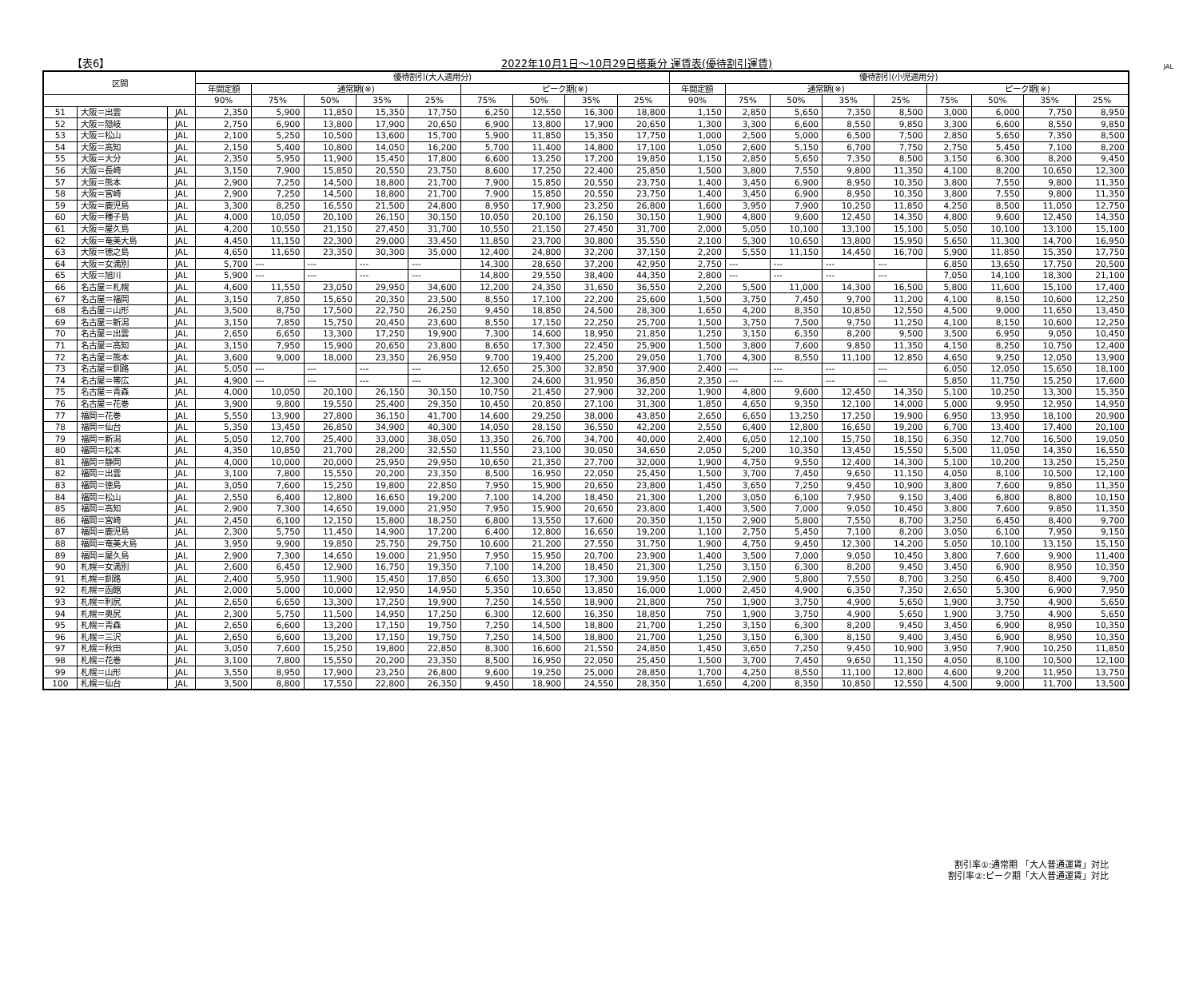【表6】 2022年10月1日～10月29日搭乗分 運賃表(優待割引運賃) JAL
| 区間 | | | 優待割引(大人適用分) | | | | | | | | | 優待割引(小児適用分) | | | | | | | | |
| --- | --- | --- | --- | --- | --- | --- | --- | --- | --- | --- | --- | --- | --- | --- | --- | --- | --- | --- | --- | --- |
| | | | 年間定額 | 通常期(※) | | | | ピーク期(※) | | | | 年間定額 | 通常期(※) | | | | ピーク期(※) | | | |
| | | | 90% | 75% | 50% | 35% | 25% | 75% | 50% | 35% | 25% | 90% | 75% | 50% | 35% | 25% | 75% | 50% | 35% | 25% |
| 51 | 大阪＝出雲 | JAL | 2,350 | 5,900 | 11,850 | 15,350 | 17,750 | 6,250 | 12,550 | 16,300 | 18,800 | 1,150 | 2,850 | 5,650 | 7,350 | 8,500 | 3,000 | 6,000 | 7,750 | 8,950 |
| 52 | 大阪＝隠岐 | JAL | 2,750 | 6,900 | 13,800 | 17,900 | 20,650 | 6,900 | 13,800 | 17,900 | 20,650 | 1,300 | 3,300 | 6,600 | 8,550 | 9,850 | 3,300 | 6,600 | 8,550 | 9,850 |
| 53 | 大阪＝松山 | JAL | 2,100 | 5,250 | 10,500 | 13,600 | 15,700 | 5,900 | 11,850 | 15,350 | 17,750 | 1,000 | 2,500 | 5,000 | 6,500 | 7,500 | 2,850 | 5,650 | 7,350 | 8,500 |
| 54 | 大阪＝高知 | JAL | 2,150 | 5,400 | 10,800 | 14,050 | 16,200 | 5,700 | 11,400 | 14,800 | 17,100 | 1,050 | 2,600 | 5,150 | 6,700 | 7,750 | 2,750 | 5,450 | 7,100 | 8,200 |
| 55 | 大阪＝大分 | JAL | 2,350 | 5,950 | 11,900 | 15,450 | 17,800 | 6,600 | 13,250 | 17,200 | 19,850 | 1,150 | 2,850 | 5,650 | 7,350 | 8,500 | 3,150 | 6,300 | 8,200 | 9,450 |
| 56 | 大阪＝長崎 | JAL | 3,150 | 7,900 | 15,850 | 20,550 | 23,750 | 8,600 | 17,250 | 22,400 | 25,850 | 1,500 | 3,800 | 7,550 | 9,800 | 11,350 | 4,100 | 8,200 | 10,650 | 12,300 |
| 57 | 大阪＝熊本 | JAL | 2,900 | 7,250 | 14,500 | 18,800 | 21,700 | 7,900 | 15,850 | 20,550 | 23,750 | 1,400 | 3,450 | 6,900 | 8,950 | 10,350 | 3,800 | 7,550 | 9,800 | 11,350 |
| 58 | 大阪＝宮崎 | JAL | 2,900 | 7,250 | 14,500 | 18,800 | 21,700 | 7,900 | 15,850 | 20,550 | 23,750 | 1,400 | 3,450 | 6,900 | 8,950 | 10,350 | 3,800 | 7,550 | 9,800 | 11,350 |
| 59 | 大阪＝鹿児島 | JAL | 3,300 | 8,250 | 16,550 | 21,500 | 24,800 | 8,950 | 17,900 | 23,250 | 26,800 | 1,600 | 3,950 | 7,900 | 10,250 | 11,850 | 4,250 | 8,500 | 11,050 | 12,750 |
| 60 | 大阪＝種子島 | JAL | 4,000 | 10,050 | 20,100 | 26,150 | 30,150 | 10,050 | 20,100 | 26,150 | 30,150 | 1,900 | 4,800 | 9,600 | 12,450 | 14,350 | 4,800 | 9,600 | 12,450 | 14,350 |
| 61 | 大阪＝屋久島 | JAL | 4,200 | 10,550 | 21,150 | 27,450 | 31,700 | 10,550 | 21,150 | 27,450 | 31,700 | 2,000 | 5,050 | 10,100 | 13,100 | 15,100 | 5,050 | 10,100 | 13,100 | 15,100 |
| 62 | 大阪＝奄美大島 | JAL | 4,450 | 11,150 | 22,300 | 29,000 | 33,450 | 11,850 | 23,700 | 30,800 | 35,550 | 2,100 | 5,300 | 10,650 | 13,800 | 15,950 | 5,650 | 11,300 | 14,700 | 16,950 |
| 63 | 大阪＝徳之島 | JAL | 4,650 | 11,650 | 23,350 | 30,300 | 35,000 | 12,400 | 24,800 | 32,200 | 37,150 | 2,200 | 5,550 | 11,150 | 14,450 | 16,700 | 5,900 | 11,850 | 15,350 | 17,750 |
| 64 | 大阪＝女満別 | JAL | 5,700 | --- | --- | --- | --- | 14,300 | 28,650 | 37,200 | 42,950 | 2,750 | --- | --- | --- | --- | 6,850 | 13,650 | 17,750 | 20,500 |
| 65 | 大阪＝旭川 | JAL | 5,900 | --- | --- | --- | --- | 14,800 | 29,550 | 38,400 | 44,350 | 2,800 | --- | --- | --- | --- | 7,050 | 14,100 | 18,300 | 21,100 |
| 66 | 名古屋＝札幌 | JAL | 4,600 | 11,550 | 23,050 | 29,950 | 34,600 | 12,200 | 24,350 | 31,650 | 36,550 | 2,200 | 5,500 | 11,000 | 14,300 | 16,500 | 5,800 | 11,600 | 15,100 | 17,400 |
| 67 | 名古屋＝福岡 | JAL | 3,150 | 7,850 | 15,650 | 20,350 | 23,500 | 8,550 | 17,100 | 22,200 | 25,600 | 1,500 | 3,750 | 7,450 | 9,700 | 11,200 | 4,100 | 8,150 | 10,600 | 12,250 |
| 68 | 名古屋＝山形 | JAL | 3,500 | 8,750 | 17,500 | 22,750 | 26,250 | 9,450 | 18,850 | 24,500 | 28,300 | 1,650 | 4,200 | 8,350 | 10,850 | 12,550 | 4,500 | 9,000 | 11,650 | 13,450 |
| 69 | 名古屋＝新潟 | JAL | 3,150 | 7,850 | 15,750 | 20,450 | 23,600 | 8,550 | 17,150 | 22,250 | 25,700 | 1,500 | 3,750 | 7,500 | 9,750 | 11,250 | 4,100 | 8,150 | 10,600 | 12,250 |
| 70 | 名古屋＝出雲 | JAL | 2,650 | 6,650 | 13,300 | 17,250 | 19,900 | 7,300 | 14,600 | 18,950 | 21,850 | 1,250 | 3,150 | 6,350 | 8,200 | 9,500 | 3,500 | 6,950 | 9,050 | 10,450 |
| 71 | 名古屋＝高知 | JAL | 3,150 | 7,950 | 15,900 | 20,650 | 23,800 | 8,650 | 17,300 | 22,450 | 25,900 | 1,500 | 3,800 | 7,600 | 9,850 | 11,350 | 4,150 | 8,250 | 10,750 | 12,400 |
| 72 | 名古屋＝熊本 | JAL | 3,600 | 9,000 | 18,000 | 23,350 | 26,950 | 9,700 | 19,400 | 25,200 | 29,050 | 1,700 | 4,300 | 8,550 | 11,100 | 12,850 | 4,650 | 9,250 | 12,050 | 13,900 |
| 73 | 名古屋＝釧路 | JAL | 5,050 | --- | --- | --- | --- | 12,650 | 25,300 | 32,850 | 37,900 | 2,400 | --- | --- | --- | --- | 6,050 | 12,050 | 15,650 | 18,100 |
| 74 | 名古屋＝帯広 | JAL | 4,900 | --- | --- | --- | --- | 12,300 | 24,600 | 31,950 | 36,850 | 2,350 | --- | --- | --- | --- | 5,850 | 11,750 | 15,250 | 17,600 |
| 75 | 名古屋＝青森 | JAL | 4,000 | 10,050 | 20,100 | 26,150 | 30,150 | 10,750 | 21,450 | 27,900 | 32,200 | 1,900 | 4,800 | 9,600 | 12,450 | 14,350 | 5,100 | 10,250 | 13,300 | 15,350 |
| 76 | 名古屋＝花巻 | JAL | 3,900 | 9,800 | 19,550 | 25,400 | 29,350 | 10,450 | 20,850 | 27,100 | 31,300 | 1,850 | 4,650 | 9,350 | 12,100 | 14,000 | 5,000 | 9,950 | 12,950 | 14,950 |
| 77 | 福岡＝花巻 | JAL | 5,550 | 13,900 | 27,800 | 36,150 | 41,700 | 14,600 | 29,250 | 38,000 | 43,850 | 2,650 | 6,650 | 13,250 | 17,250 | 19,900 | 6,950 | 13,950 | 18,100 | 20,900 |
| 78 | 福岡＝仙台 | JAL | 5,350 | 13,450 | 26,850 | 34,900 | 40,300 | 14,050 | 28,150 | 36,550 | 42,200 | 2,550 | 6,400 | 12,800 | 16,650 | 19,200 | 6,700 | 13,400 | 17,400 | 20,100 |
| 79 | 福岡＝新潟 | JAL | 5,050 | 12,700 | 25,400 | 33,000 | 38,050 | 13,350 | 26,700 | 34,700 | 40,000 | 2,400 | 6,050 | 12,100 | 15,750 | 18,150 | 6,350 | 12,700 | 16,500 | 19,050 |
| 80 | 福岡＝松本 | JAL | 4,350 | 10,850 | 21,700 | 28,200 | 32,550 | 11,550 | 23,100 | 30,050 | 34,650 | 2,050 | 5,200 | 10,350 | 13,450 | 15,550 | 5,500 | 11,050 | 14,350 | 16,550 |
| 81 | 福岡＝静岡 | JAL | 4,000 | 10,000 | 20,000 | 25,950 | 29,950 | 10,650 | 21,350 | 27,700 | 32,000 | 1,900 | 4,750 | 9,550 | 12,400 | 14,300 | 5,100 | 10,200 | 13,250 | 15,250 |
| 82 | 福岡＝出雲 | JAL | 3,100 | 7,800 | 15,550 | 20,200 | 23,350 | 8,500 | 16,950 | 22,050 | 25,450 | 1,500 | 3,700 | 7,450 | 9,650 | 11,150 | 4,050 | 8,100 | 10,500 | 12,100 |
| 83 | 福岡＝徳島 | JAL | 3,050 | 7,600 | 15,250 | 19,800 | 22,850 | 7,950 | 15,900 | 20,650 | 23,800 | 1,450 | 3,650 | 7,250 | 9,450 | 10,900 | 3,800 | 7,600 | 9,850 | 11,350 |
| 84 | 福岡＝松山 | JAL | 2,550 | 6,400 | 12,800 | 16,650 | 19,200 | 7,100 | 14,200 | 18,450 | 21,300 | 1,200 | 3,050 | 6,100 | 7,950 | 9,150 | 3,400 | 6,800 | 8,800 | 10,150 |
| 85 | 福岡＝高知 | JAL | 2,900 | 7,300 | 14,650 | 19,000 | 21,950 | 7,950 | 15,900 | 20,650 | 23,800 | 1,400 | 3,500 | 7,000 | 9,050 | 10,450 | 3,800 | 7,600 | 9,850 | 11,350 |
| 86 | 福岡＝宮崎 | JAL | 2,450 | 6,100 | 12,150 | 15,800 | 18,250 | 6,800 | 13,550 | 17,600 | 20,350 | 1,150 | 2,900 | 5,800 | 7,550 | 8,700 | 3,250 | 6,450 | 8,400 | 9,700 |
| 87 | 福岡＝鹿児島 | JAL | 2,300 | 5,750 | 11,450 | 14,900 | 17,200 | 6,400 | 12,800 | 16,650 | 19,200 | 1,100 | 2,750 | 5,450 | 7,100 | 8,200 | 3,050 | 6,100 | 7,950 | 9,150 |
| 88 | 福岡＝奄美大島 | JAL | 3,950 | 9,900 | 19,850 | 25,750 | 29,750 | 10,600 | 21,200 | 27,550 | 31,750 | 1,900 | 4,750 | 9,450 | 12,300 | 14,200 | 5,050 | 10,100 | 13,150 | 15,150 |
| 89 | 福岡＝屋久島 | JAL | 2,900 | 7,300 | 14,650 | 19,000 | 21,950 | 7,950 | 15,950 | 20,700 | 23,900 | 1,400 | 3,500 | 7,000 | 9,050 | 10,450 | 3,800 | 7,600 | 9,900 | 11,400 |
| 90 | 札幌＝女満別 | JAL | 2,600 | 6,450 | 12,900 | 16,750 | 19,350 | 7,100 | 14,200 | 18,450 | 21,300 | 1,250 | 3,150 | 6,300 | 8,200 | 9,450 | 3,450 | 6,900 | 8,950 | 10,350 |
| 91 | 札幌＝釧路 | JAL | 2,400 | 5,950 | 11,900 | 15,450 | 17,850 | 6,650 | 13,300 | 17,300 | 19,950 | 1,150 | 2,900 | 5,800 | 7,550 | 8,700 | 3,250 | 6,450 | 8,400 | 9,700 |
| 92 | 札幌＝函館 | JAL | 2,000 | 5,000 | 10,000 | 12,950 | 14,950 | 5,350 | 10,650 | 13,850 | 16,000 | 1,000 | 2,450 | 4,900 | 6,350 | 7,350 | 2,650 | 5,300 | 6,900 | 7,950 |
| 93 | 札幌＝利尻 | JAL | 2,650 | 6,650 | 13,300 | 17,250 | 19,900 | 7,250 | 14,550 | 18,900 | 21,800 | 750 | 1,900 | 3,750 | 4,900 | 5,650 | 1,900 | 3,750 | 4,900 | 5,650 |
| 94 | 札幌＝奥尻 | JAL | 2,300 | 5,750 | 11,500 | 14,950 | 17,250 | 6,300 | 12,600 | 16,350 | 18,850 | 750 | 1,900 | 3,750 | 4,900 | 5,650 | 1,900 | 3,750 | 4,900 | 5,650 |
| 95 | 札幌＝青森 | JAL | 2,650 | 6,600 | 13,200 | 17,150 | 19,750 | 7,250 | 14,500 | 18,800 | 21,700 | 1,250 | 3,150 | 6,300 | 8,200 | 9,450 | 3,450 | 6,900 | 8,950 | 10,350 |
| 96 | 札幌＝三沢 | JAL | 2,650 | 6,600 | 13,200 | 17,150 | 19,750 | 7,250 | 14,500 | 18,800 | 21,700 | 1,250 | 3,150 | 6,300 | 8,150 | 9,400 | 3,450 | 6,900 | 8,950 | 10,350 |
| 97 | 札幌＝秋田 | JAL | 3,050 | 7,600 | 15,250 | 19,800 | 22,850 | 8,300 | 16,600 | 21,550 | 24,850 | 1,450 | 3,650 | 7,250 | 9,450 | 10,900 | 3,950 | 7,900 | 10,250 | 11,850 |
| 98 | 札幌＝花巻 | JAL | 3,100 | 7,800 | 15,550 | 20,200 | 23,350 | 8,500 | 16,950 | 22,050 | 25,450 | 1,500 | 3,700 | 7,450 | 9,650 | 11,150 | 4,050 | 8,100 | 10,500 | 12,100 |
| 99 | 札幌＝山形 | JAL | 3,550 | 8,950 | 17,900 | 23,250 | 26,800 | 9,600 | 19,250 | 25,000 | 28,850 | 1,700 | 4,250 | 8,550 | 11,100 | 12,800 | 4,600 | 9,200 | 11,950 | 13,750 |
| 100 | 札幌＝仙台 | JAL | 3,500 | 8,800 | 17,550 | 22,800 | 26,350 | 9,450 | 18,900 | 24,550 | 28,350 | 1,650 | 4,200 | 8,350 | 10,850 | 12,550 | 4,500 | 9,000 | 11,700 | 13,500 |
割引率①:通常期 「大人普通運賃」対比
割引率②:ピーク期「大人普通運賃」対比